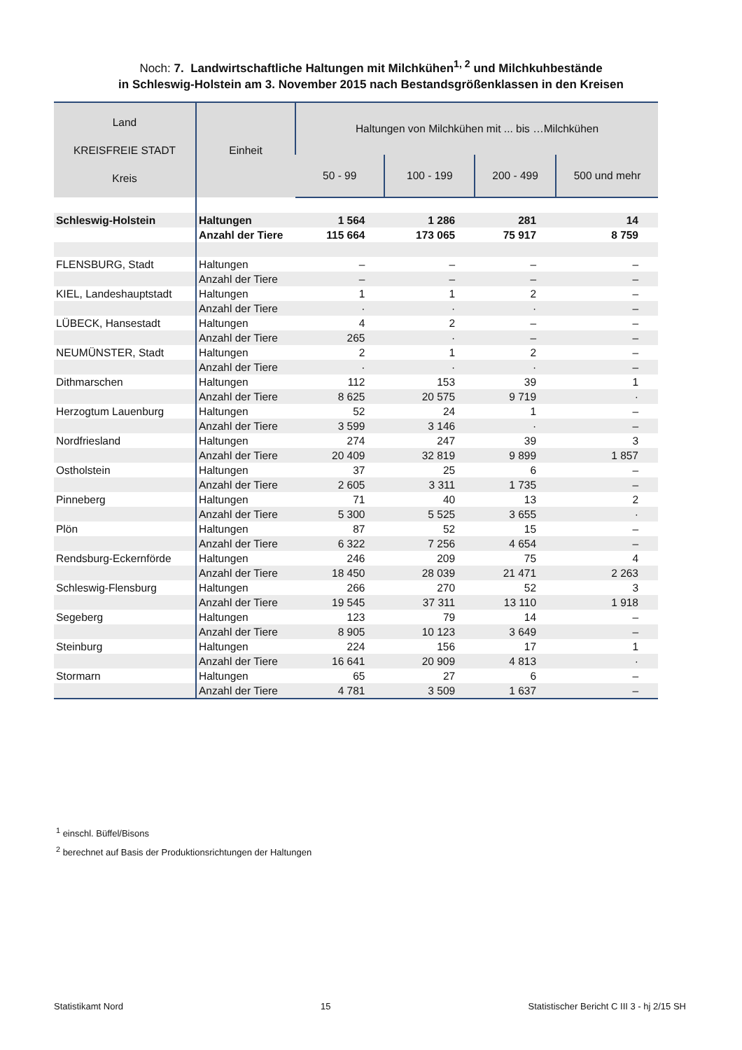Noch: 7. Landwirtschaftliche Haltungen mit Milchkühen<sup>1, 2</sup> und Milchkuhbestände
in Schleswig-Holstein am 3. November 2015 nach Bestandsgrößenklassen in den Kreisen
| Land KREISFREIE STADT Kreis | Einheit | Haltungen von Milchkühen mit ... bis …Milchkühen | | | |
| --- | --- | --- | --- | --- | --- |
| | | 50 - 99 | 100 - 199 | 200 - 499 | 500 und mehr |
| Schleswig-Holstein | Haltungen | 1 564 | 1 286 | 281 | 14 |
| | Anzahl der Tiere | 115 664 | 173 065 | 75 917 | 8 759 |
| FLENSBURG, Stadt | Haltungen | – | – | – | – |
| | Anzahl der Tiere | – | – | – | – |
| KIEL, Landeshauptstadt | Haltungen | 1 | 1 | 2 | – |
| | Anzahl der Tiere | · | · | · | – |
| LÜBECK, Hansestadt | Haltungen | 4 | 2 | – | – |
| | Anzahl der Tiere | 265 | · | – | – |
| NEUMÜNSTER, Stadt | Haltungen | 2 | 1 | 2 | – |
| | Anzahl der Tiere | · | · | · | – |
| Dithmarschen | Haltungen | 112 | 153 | 39 | 1 |
| | Anzahl der Tiere | 8 625 | 20 575 | 9 719 | · |
| Herzogtum Lauenburg | Haltungen | 52 | 24 | 1 | – |
| | Anzahl der Tiere | 3 599 | 3 146 | · | – |
| Nordfriesland | Haltungen | 274 | 247 | 39 | 3 |
| | Anzahl der Tiere | 20 409 | 32 819 | 9 899 | 1 857 |
| Ostholstein | Haltungen | 37 | 25 | 6 | – |
| | Anzahl der Tiere | 2 605 | 3 311 | 1 735 | – |
| Pinneberg | Haltungen | 71 | 40 | 13 | 2 |
| | Anzahl der Tiere | 5 300 | 5 525 | 3 655 | · |
| Plön | Haltungen | 87 | 52 | 15 | – |
| | Anzahl der Tiere | 6 322 | 7 256 | 4 654 | – |
| Rendsburg-Eckernförde | Haltungen | 246 | 209 | 75 | 4 |
| | Anzahl der Tiere | 18 450 | 28 039 | 21 471 | 2 263 |
| Schleswig-Flensburg | Haltungen | 266 | 270 | 52 | 3 |
| | Anzahl der Tiere | 19 545 | 37 311 | 13 110 | 1 918 |
| Segeberg | Haltungen | 123 | 79 | 14 | – |
| | Anzahl der Tiere | 8 905 | 10 123 | 3 649 | – |
| Steinburg | Haltungen | 224 | 156 | 17 | 1 |
| | Anzahl der Tiere | 16 641 | 20 909 | 4 813 | · |
| Stormarn | Haltungen | 65 | 27 | 6 | – |
| | Anzahl der Tiere | 4 781 | 3 509 | 1 637 | – |
<sup>1</sup> einschl. Büffel/Bisons
<sup>2</sup> berechnet auf Basis der Produktionsrichtungen der Haltungen
Statistikamt Nord 15 Statistischer Bericht C III 3 - hj 2/15 SH